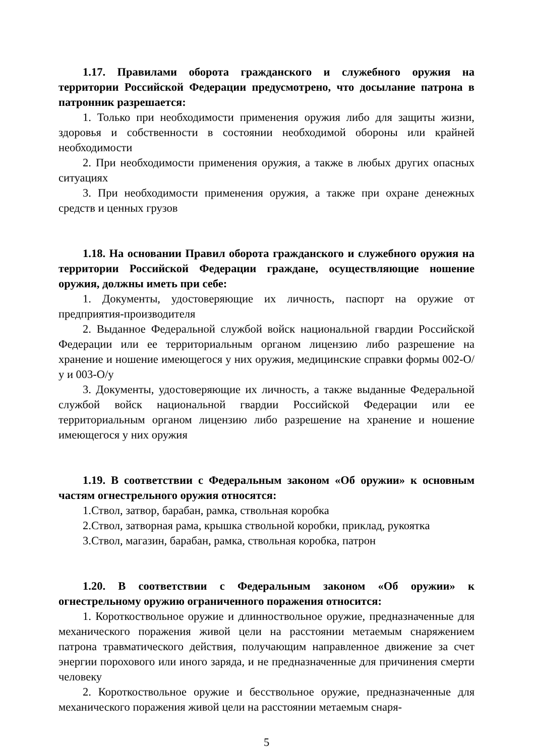1.17. Правилами оборота гражданского и служебного оружия на территории Российской Федерации предусмотрено, что досылание патрона в патронник разрешается:
1. Только при необходимости применения оружия либо для защиты жизни, здоровья и собственности в состоянии необходимой обороны или крайней необходимости
2. При необходимости применения оружия, а также в любых других опасных ситуациях
3. При необходимости применения оружия, а также при охране денежных средств и ценных грузов
1.18. На основании Правил оборота гражданского и служебного оружия на территории Российской Федерации граждане, осуществляющие ношение оружия, должны иметь при себе:
1. Документы, удостоверяющие их личность, паспорт на оружие от предприятия-производителя
2. Выданное Федеральной службой войск национальной гвардии Российской Федерации или ее территориальным органом лицензию либо разрешение на хранение и ношение имеющегося у них оружия, медицинские справки формы 002-О/у и 003-О/у
3. Документы, удостоверяющие их личность, а также выданные Федеральной службой войск национальной гвардии Российской Федерации или ее территориальным органом лицензию либо разрешение на хранение и ношение имеющегося у них оружия
1.19. В соответствии с Федеральным законом «Об оружии» к основным частям огнестрельного оружия относятся:
1.Ствол, затвор, барабан, рамка, ствольная коробка
2.Ствол, затворная рама, крышка ствольной коробки, приклад, рукоятка
3.Ствол, магазин, барабан, рамка, ствольная коробка, патрон
1.20. В соответствии с Федеральным законом «Об оружии» к огнестрельному оружию ограниченного поражения относится:
1. Короткоствольное оружие и длинноствольное оружие, предназначенные для механического поражения живой цели на расстоянии метаемым снаряжением патрона травматического действия, получающим направленное движение за счет энергии порохового или иного заряда, и не предназначенные для причинения смерти человеку
2. Короткоствольное оружие и бесствольное оружие, предназначенные для механического поражения живой цели на расстоянии метаемым снаря-
5